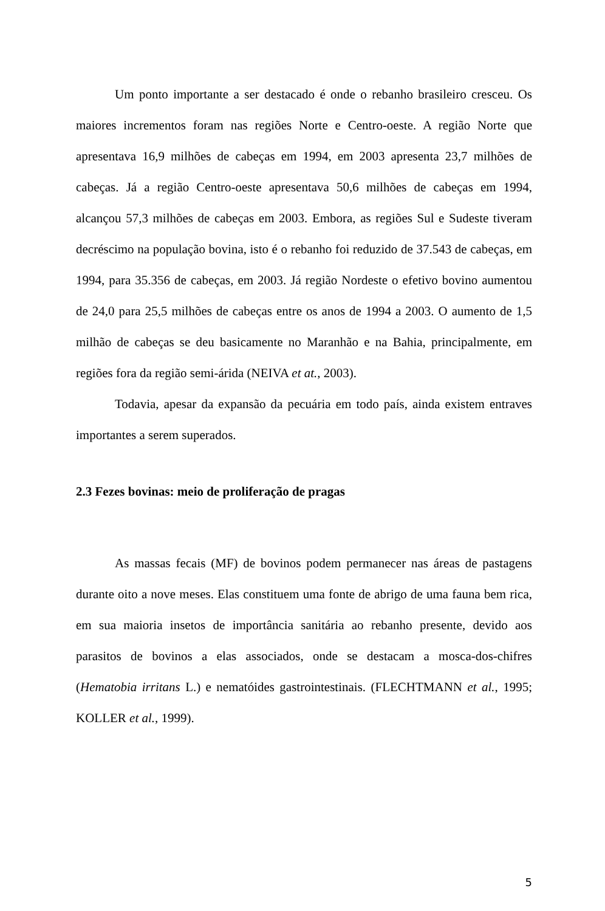Um ponto importante a ser destacado é onde o rebanho brasileiro cresceu. Os maiores incrementos foram nas regiões Norte e Centro-oeste. A região Norte que apresentava 16,9 milhões de cabeças em 1994, em 2003 apresenta 23,7 milhões de cabeças. Já a região Centro-oeste apresentava 50,6 milhões de cabeças em 1994, alcançou 57,3 milhões de cabeças em 2003. Embora, as regiões Sul e Sudeste tiveram decréscimo na população bovina, isto é o rebanho foi reduzido de 37.543 de cabeças, em 1994, para 35.356 de cabeças, em 2003. Já região Nordeste o efetivo bovino aumentou de 24,0 para 25,5 milhões de cabeças entre os anos de 1994 a 2003. O aumento de 1,5 milhão de cabeças se deu basicamente no Maranhão e na Bahia, principalmente, em regiões fora da região semi-árida (NEIVA et at., 2003).
Todavia, apesar da expansão da pecuária em todo país, ainda existem entraves importantes a serem superados.
2.3 Fezes bovinas: meio de proliferação de pragas
As massas fecais (MF) de bovinos podem permanecer nas áreas de pastagens durante oito a nove meses. Elas constituem uma fonte de abrigo de uma fauna bem rica, em sua maioria insetos de importância sanitária ao rebanho presente, devido aos parasitos de bovinos a elas associados, onde se destacam a mosca-dos-chifres (Hematobia irritans L.) e nematóides gastrointestinais. (FLECHTMANN et al., 1995; KOLLER et al., 1999).
5